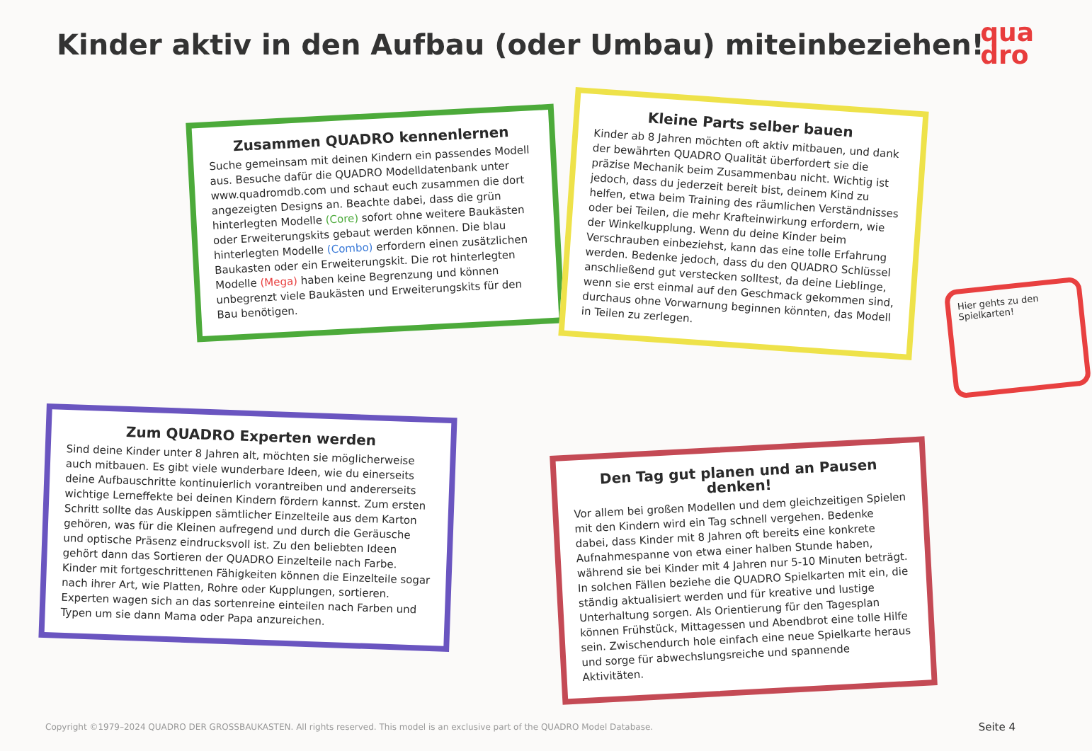Kinder aktiv in den Aufbau (oder Umbau) miteinbeziehen!
qua
dro
Zusammen QUADRO kennenlernen
Suche gemeinsam mit deinen Kindern ein passendes Modell aus. Besuche dafür die QUADRO Modelldatenbank unter www.quadromdb.com und schaut euch zusammen die dort angezeigten Designs an. Beachte dabei, dass die grün hinterlegten Modelle (Core) sofort ohne weitere Baukästen oder Erweiterungskits gebaut werden können. Die blau hinterlegten Modelle (Combo) erfordern einen zusätzlichen Baukasten oder ein Erweiterungskit. Die rot hinterlegten Modelle (Mega) haben keine Begrenzung und können unbegrenzt viele Baukästen und Erweiterungskits für den Bau benötigen.
Kleine Parts selber bauen
Kinder ab 8 Jahren möchten oft aktiv mitbauen, und dank der bewährten QUADRO Qualität überfordert sie die präzise Mechanik beim Zusammenbau nicht. Wichtig ist jedoch, dass du jederzeit bereit bist, deinem Kind zu helfen, etwa beim Training des räumlichen Verständnisses oder bei Teilen, die mehr Krafteinwirkung erfordern, wie der Winkelkupplung. Wenn du deine Kinder beim Verschrauben einbeziehst, kann das eine tolle Erfahrung werden. Bedenke jedoch, dass du den QUADRO Schlüssel anschließend gut verstecken solltest, da deine Lieblinge, wenn sie erst einmal auf den Geschmack gekommen sind, durchaus ohne Vorwarnung beginnen könnten, das Modell in Teilen zu zerlegen.
Hier gehts zu den Spielkarten!
Zum QUADRO Experten werden
Sind deine Kinder unter 8 Jahren alt, möchten sie möglicherweise auch mitbauen. Es gibt viele wunderbare Ideen, wie du einerseits deine Aufbauschritte kontinuierlich vorantreiben und andererseits wichtige Lerneffekte bei deinen Kindern fördern kannst. Zum ersten Schritt sollte das Auskippen sämtlicher Einzelteile aus dem Karton gehören, was für die Kleinen aufregend und durch die Geräusche und optische Präsenz eindrucksvoll ist. Zu den beliebten Ideen gehört dann das Sortieren der QUADRO Einzelteile nach Farbe. Kinder mit fortgeschrittenen Fähigkeiten können die Einzelteile sogar nach ihrer Art, wie Platten, Rohre oder Kupplungen, sortieren. Experten wagen sich an das sortenreine einteilen nach Farben und Typen um sie dann Mama oder Papa anzureichen.
Den Tag gut planen und an Pausen denken!
Vor allem bei großen Modellen und dem gleichzeitigen Spielen mit den Kindern wird ein Tag schnell vergehen. Bedenke dabei, dass Kinder mit 8 Jahren oft bereits eine konkrete Aufnahmespanne von etwa einer halben Stunde haben, während sie bei Kinder mit 4 Jahren nur 5-10 Minuten beträgt. In solchen Fällen beziehe die QUADRO Spielkarten mit ein, die ständig aktualisiert werden und für kreative und lustige Unterhaltung sorgen. Als Orientierung für den Tagesplan können Frühstück, Mittagessen und Abendbrot eine tolle Hilfe sein. Zwischendurch hole einfach eine neue Spielkarte heraus und sorge für abwechslungsreiche und spannende Aktivitäten.
Copyright ©1979–2024 QUADRO DER GROSSBAUKASTEN. All rights reserved. This model is an exclusive part of the QUADRO Model Database.
Seite 4